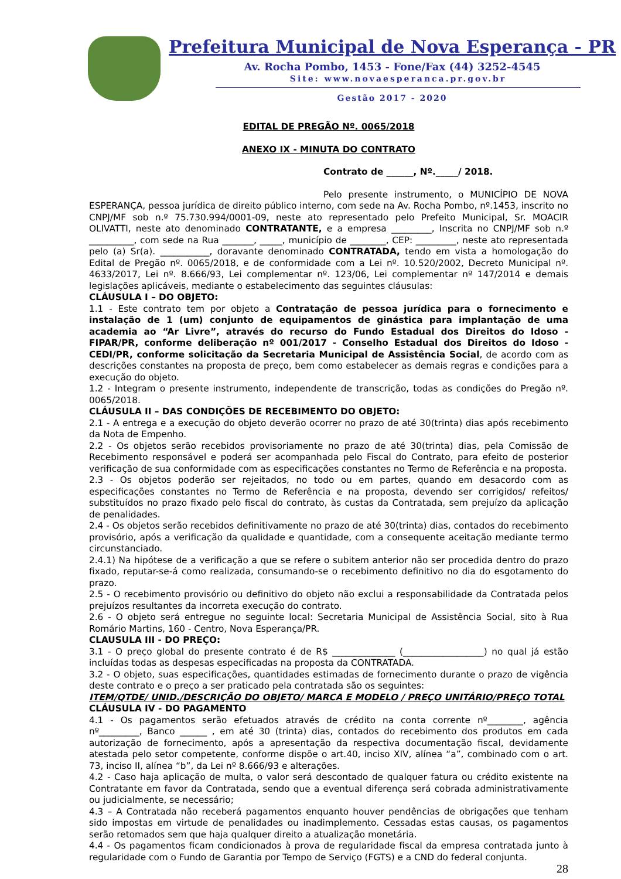Prefeitura Municipal de Nova Esperança - PR
Av. Rocha Pombo, 1453 - Fone/Fax (44) 3252-4545
Site: www.novaesperanca.pr.gov.br
Gestão 2017 - 2020
EDITAL DE PREGÃO Nº. 0065/2018
ANEXO IX - MINUTA DO CONTRATO
Contrato de ______, Nº._____/ 2018.
Pelo presente instrumento, o MUNICÍPIO DE NOVA ESPERANÇA, pessoa jurídica de direito público interno, com sede na Av. Rocha Pombo, nº.1453, inscrito no CNPJ/MF sob n.º 75.730.994/0001-09, neste ato representado pelo Prefeito Municipal, Sr. MOACIR OLIVATTI, neste ato denominado CONTRATANTE, e a empresa _________, Inscrita no CNPJ/MF sob n.º __________, com sede na Rua _______, _____, município de ________, CEP: _________, neste ato representada pelo (a) Sr(a). ___________, doravante denominado CONTRATADA, tendo em vista a homologação do Edital de Pregão nº. 0065/2018, e de conformidade com a Lei nº. 10.520/2002, Decreto Municipal nº. 4633/2017, Lei nº. 8.666/93, Lei complementar nº. 123/06, Lei complementar nº 147/2014 e demais legislações aplicáveis, mediante o estabelecimento das seguintes cláusulas:
CLÁUSULA I – DO OBJETO:
1.1 - Este contrato tem por objeto a Contratação de pessoa jurídica para o fornecimento e instalação de 1 (um) conjunto de equipamentos de ginástica para implantação de uma academia ao “Ar Livre”, através do recurso do Fundo Estadual dos Direitos do Idoso - FIPAR/PR, conforme deliberação nº 001/2017 - Conselho Estadual dos Direitos do Idoso - CEDI/PR, conforme solicitação da Secretaria Municipal de Assistência Social, de acordo com as descrições constantes na proposta de preço, bem como estabelecer as demais regras e condições para a execução do objeto.
1.2 - Integram o presente instrumento, independente de transcrição, todas as condições do Pregão nº. 0065/2018.
CLÁUSULA II – DAS CONDIÇÕES DE RECEBIMENTO DO OBJETO:
2.1 - A entrega e a execução do objeto deverão ocorrer no prazo de até 30(trinta) dias após recebimento da Nota de Empenho.
2.2 - Os objetos serão recebidos provisoriamente no prazo de até 30(trinta) dias, pela Comissão de Recebimento responsável e poderá ser acompanhada pelo Fiscal do Contrato, para efeito de posterior verificação de sua conformidade com as especificações constantes no Termo de Referência e na proposta.
2.3 - Os objetos poderão ser rejeitados, no todo ou em partes, quando em desacordo com as especificações constantes no Termo de Referência e na proposta, devendo ser corrigidos/ refeitos/ substituídos no prazo fixado pelo fiscal do contrato, às custas da Contratada, sem prejuízo da aplicação de penalidades.
2.4 - Os objetos serão recebidos definitivamente no prazo de até 30(trinta) dias, contados do recebimento provisório, após a verificação da qualidade e quantidade, com a consequente aceitação mediante termo circunstanciado.
2.4.1) Na hipótese de a verificação a que se refere o subitem anterior não ser procedida dentro do prazo fixado, reputar-se-á como realizada, consumando-se o recebimento definitivo no dia do esgotamento do prazo.
2.5 - O recebimento provisório ou definitivo do objeto não exclui a responsabilidade da Contratada pelos prejuízos resultantes da incorreta execução do contrato.
2.6 - O objeto será entregue no seguinte local: Secretaria Municipal de Assistência Social, sito à Rua Romário Martins, 160 - Centro, Nova Esperança/PR.
CLAUSULA III - DO PREÇO:
3.1 - O preço global do presente contrato é de R$ ______________ (__________________) no qual já estão incluídas todas as despesas especificadas na proposta da CONTRATADA.
3.2 - O objeto, suas especificações, quantidades estimadas de fornecimento durante o prazo de vigência deste contrato e o preço a ser praticado pela contratada são os seguintes:
ITEM/QTDE/ UNID./DESCRIÇÃO DO OBJETO/ MARCA E MODELO / PREÇO UNITÁRIO/PREÇO TOTAL
CLÁUSULA IV - DO PAGAMENTO
4.1 - Os pagamentos serão efetuados através de crédito na conta corrente nº________, agência nº_________, Banco ______ , em até 30 (trinta) dias, contados do recebimento dos produtos em cada autorização de fornecimento, após a apresentação da respectiva documentação fiscal, devidamente atestada pelo setor competente, conforme dispõe o art.40, inciso XIV, alínea “a”, combinado com o art. 73, inciso II, alínea “b”, da Lei nº 8.666/93 e alterações.
4.2 - Caso haja aplicação de multa, o valor será descontado de qualquer fatura ou crédito existente na Contratante em favor da Contratada, sendo que a eventual diferença será cobrada administrativamente ou judicialmente, se necessário;
4.3 – A Contratada não receberá pagamentos enquanto houver pendências de obrigações que tenham sido impostas em virtude de penalidades ou inadimplemento. Cessadas estas causas, os pagamentos serão retomados sem que haja qualquer direito a atualização monetária.
4.4 - Os pagamentos ficam condicionados à prova de regularidade fiscal da empresa contratada junto à regularidade com o Fundo de Garantia por Tempo de Serviço (FGTS) e a CND do federal conjunta.
28